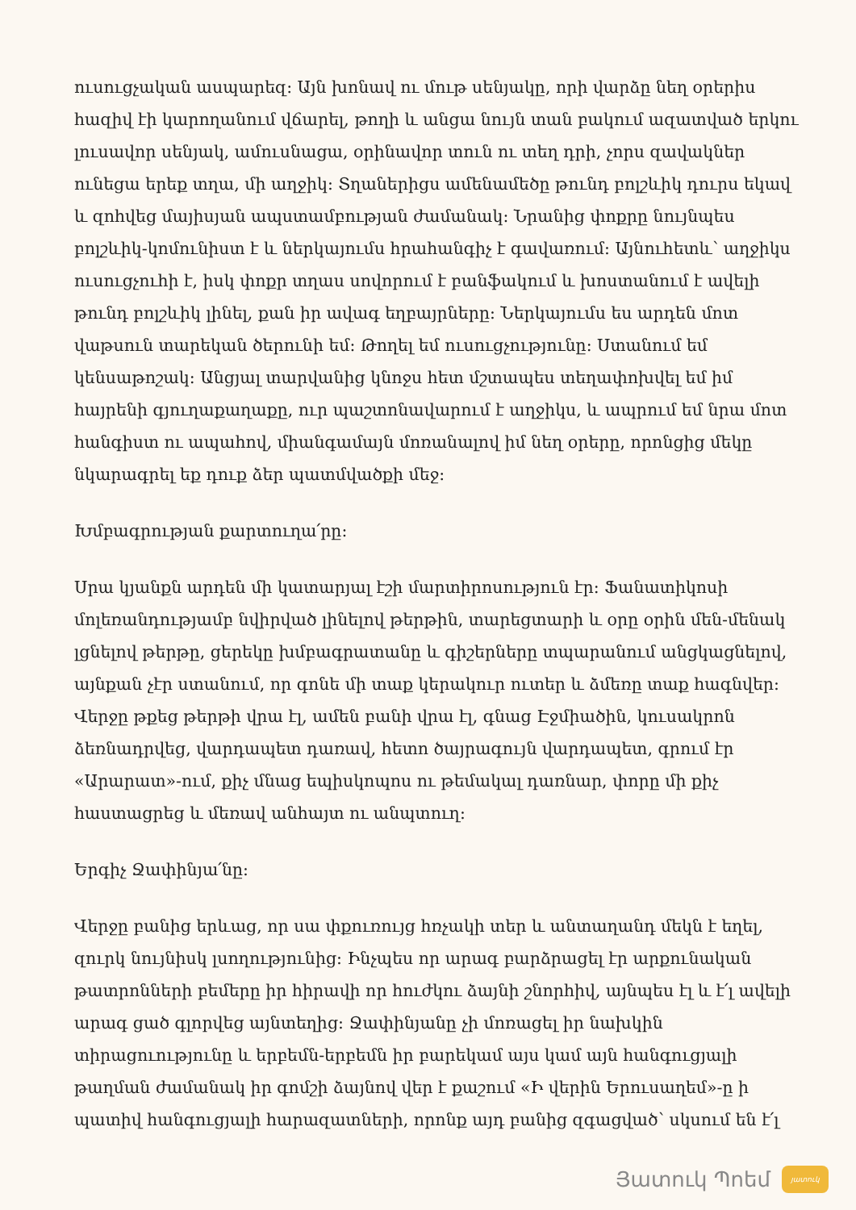ուսուցչական ասպարեզ: Այն խոնավ ու մութ սենյակը, որի վարձը նեղ օրերիս հազիվ էի կարողանում վճարել, թողի և անցա նույն տան բակում ազատված երկու լուսավոր սենյակ, ամուսնացա, օրինավոր տուն ու տեղ դրի, չորս զավակներ ունեցա երեք տղա, մի աղջիկ: Տղաներիցս ամենամեծը թունդ բոլշևիկ դուրս եկավ և զոհվեց մայիսյան ապստամբության ժամանակ: Նրանից փոքրը նույնպես բոլշևիկ-կոմունիստ է և ներկայումս հրահանգիչ է գավառում: Այնուհետև՝ աղջիկս ուսուցչուհի է, իսկ փոքր տղաս սովորում է բանֆակում և խոստանում է ավելի թունդ բոլշևիկ լինել, քան իր ավագ եղբայրները: Ներկայումս ես արդեն մոտ վաթսուն տարեկան ծերունի եմ: Թողել եմ ուսուցչությունը: Ստանում եմ կենսաթոշակ: Անցյալ տարվանից կնոջս հետ մշտապես տեղափոխվել եմ իմ հայրենի գյուղաքաղաքը, ուր պաշտոնավարում է աղջիկս, և ապրում եմ նրա մոտ հանգիստ ու ապահով, միանգամայն մոռանալով իմ նեղ օրերը, որոնցից մեկը նկարագրել եք դուք ձեր պատմվածքի մեջ:
Խմբագրության քարտուղա՛րը:
Սրա կյանքն արդեն մի կատարյալ էշի մարտիրոսություն էր: Ֆանատիկոսի մոլեռանդությամբ նվիրված լինելով թերթին, տարեցտարի և օրը օրին մեն-մենակ լցնելով թերթը, ցերեկը խմբագրատանը և գիշերները տպարանում անցկացնելով, այնքան չէր ստանում, որ գոնե մի տաք կերակուր ուտեր և ձմեռը տաք հագնվեր: Վերջը թքեց թերթի վրա էլ, ամեն բանի վրա էլ, գնաց Էջմիածին, կուսակրոն ձեռնադրվեց, վարդապետ դառավ, հետո ծայրագույն վարդապետ, գրում էր «Արարատ»-ում, քիչ մնաց եպիսկոպոս ու թեմակալ դառնար, փորը մի քիչ հաստացրեց և մեռավ անհայտ ու անպտուղ:
Երգիչ Ջափինյա՛նը:
Վերջը բանից երևաց, որ սա փքուռույց հռչակի տեր և անտաղանդ մեկն է եղել, զուրկ նույնիսկ լսողությունից: Ինչպես որ արագ բարձրացել էր արքունական թատրոնների բեմերը իր հիրավի որ հուժկու ձայնի շնորհիվ, այնպես էլ և է՛լ ավելի արագ ցած գլորվեց այնտեղից: Ջափինյանը չի մոռացել իր նախկին տիրացուությունը և երբեմն-երբեմն իր բարեկամ այս կամ այն հանգուցյալի թաղման ժամանակ իր գոմշի ձայնով վեր է քաշում «Ի վերին Երուսաղեմ»-ը ի պատիվ հանգուցյալի հարազատների, որոնք այդ բանից զգացված՝ սկսում են է՛լ
Յատուկ Պոեմ
յատուկ